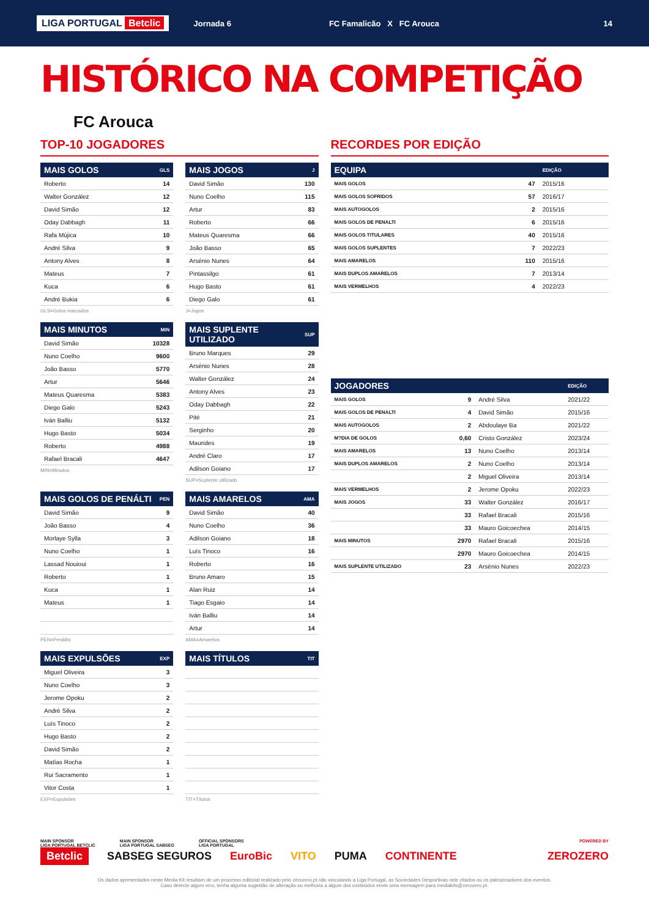LIGA PORTUGAL Betclic Jornada 6 FC Famalicão X FC Arouca 14
HISTÓRICO NA COMPETIÇÃO
FC Arouca
TOP-10 JOGADORES
| MAIS GOLOS | GLS |
| --- | --- |
| Roberto | 14 |
| Walter González | 12 |
| David Simão | 12 |
| Oday Dabbagh | 11 |
| Rafa Mújica | 10 |
| André Silva | 9 |
| Antony Alves | 8 |
| Mateus | 7 |
| Kuca | 6 |
| André Bukia | 6 |
GLS=Golos marcados
| MAIS JOGOS | J |
| --- | --- |
| David Simão | 130 |
| Nuno Coelho | 115 |
| Artur | 83 |
| Roberto | 66 |
| Mateus Quaresma | 66 |
| João Basso | 65 |
| Arsénio Nunes | 64 |
| Pintassilgo | 61 |
| Hugo Basto | 61 |
| Diego Galo | 61 |
J=Jogos
| MAIS MINUTOS | MIN |
| --- | --- |
| David Simão | 10328 |
| Nuno Coelho | 9600 |
| João Basso | 5770 |
| Artur | 5646 |
| Mateus Quaresma | 5383 |
| Diego Galo | 5243 |
| Iván Balliu | 5132 |
| Hugo Basto | 5034 |
| Roberto | 4988 |
| Rafael Bracali | 4647 |
MIN=Minutos
| MAIS SUPLENTE UTILIZADO | SUP |
| --- | --- |
| Bruno Marques | 29 |
| Arsénio Nunes | 28 |
| Walter González | 24 |
| Antony Alves | 23 |
| Oday Dabbagh | 22 |
| Pité | 21 |
| Serginho | 20 |
| Maurides | 19 |
| André Claro | 17 |
| Adilson Goiano | 17 |
SUP=Suplente utilizado
| MAIS GOLOS DE PENÁLTI | PEN |
| --- | --- |
| David Simão | 9 |
| João Basso | 4 |
| Morlaye Sylla | 3 |
| Nuno Coelho | 1 |
| Lassad Nouioui | 1 |
| Roberto | 1 |
| Kuca | 1 |
| Mateus | 1 |
PEN=Penáltis
| MAIS AMARELOS | AMA |
| --- | --- |
| David Simão | 40 |
| Nuno Coelho | 36 |
| Adilson Goiano | 18 |
| Luís Tinoco | 16 |
| Roberto | 16 |
| Bruno Amaro | 15 |
| Alan Ruiz | 14 |
| Tiago Esgaio | 14 |
| Iván Balliu | 14 |
| Artur | 14 |
AMA=Amarelos
| MAIS EXPULSÕES | EXP |
| --- | --- |
| Miguel Oliveira | 3 |
| Nuno Coelho | 3 |
| Jerome Opoku | 2 |
| André Silva | 2 |
| Luís Tinoco | 2 |
| Hugo Basto | 2 |
| David Simão | 2 |
| Matías Rocha | 1 |
| Rui Sacramento | 1 |
| Vitor Costa | 1 |
EXP=Expulsões
| MAIS TÍTULOS | TIT |
| --- | --- |
TIT=Títulos
RECORDES POR EDIÇÃO
| EQUIPA | | EDIÇÃO |
| --- | --- | --- |
| MAIS GOLOS | 47 | 2015/16 |
| MAIS GOLOS SOFRIDOS | 57 | 2016/17 |
| MAIS AUTOGOLOS | 2 | 2015/16 |
| MAIS GOLOS DE PENALTI | 6 | 2015/16 |
| MAIS GOLOS TITULARES | 40 | 2015/16 |
| MAIS GOLOS SUPLENTES | 7 | 2022/23 |
| MAIS AMARELOS | 110 | 2015/16 |
| MAIS DUPLOS AMARELOS | 7 | 2013/14 |
| MAIS VERMELHOS | 4 | 2022/23 |
| JOGADORES | | | EDIÇÃO |
| --- | --- | --- | --- |
| MAIS GOLOS | 9 | André Silva | 2021/22 |
| MAIS GOLOS DE PENALTI | 4 | David Simão | 2015/16 |
| MAIS AUTOGOLOS | 2 | Abdoulaye Ba | 2021/22 |
| M?DIA DE GOLOS | 0,60 | Cristo González | 2023/24 |
| MAIS AMARELOS | 13 | Nuno Coelho | 2013/14 |
| MAIS DUPLOS AMARELOS | 2 | Nuno Coelho | 2013/14 |
| | 2 | Miguel Oliveira | 2013/14 |
| MAIS VERMELHOS | 2 | Jerome Opoku | 2022/23 |
| MAIS JOGOS | 33 | Walter González | 2016/17 |
| | 33 | Rafael Bracali | 2015/16 |
| | 33 | Mauro Goicoechea | 2014/15 |
| MAIS MINUTOS | 2970 | Rafael Bracali | 2015/16 |
| | 2970 | Mauro Goicoechea | 2014/15 |
| MAIS SUPLENTE UTILIZADO | 23 | Arsénio Nunes | 2022/23 |
MAIN SPONSOR
LIGA PORTUGAL BETCLIC MAIN SPONSOR
LIGA PORTUGAL SABSEG OFFICIAL SPONSORS
LIGA PORTUGAL POWERED BY
Betclic SABSEG SEGUROS EuroBic VITO PUMA CONTINENTE ZEROZERO
Os dados apresentados neste Media Kit resultam de um processo editorial realizado pelo zerozero.pt não vinculando a Liga Portugal, as Sociedades Desportivas nele citados ou os patrocinadores dos eventos.
Caso detecte algum erro, tenha alguma sugestão de alteração ou melhoria a algum dos conteúdos envie uma mensagem para mediakits@zerozero.pt.